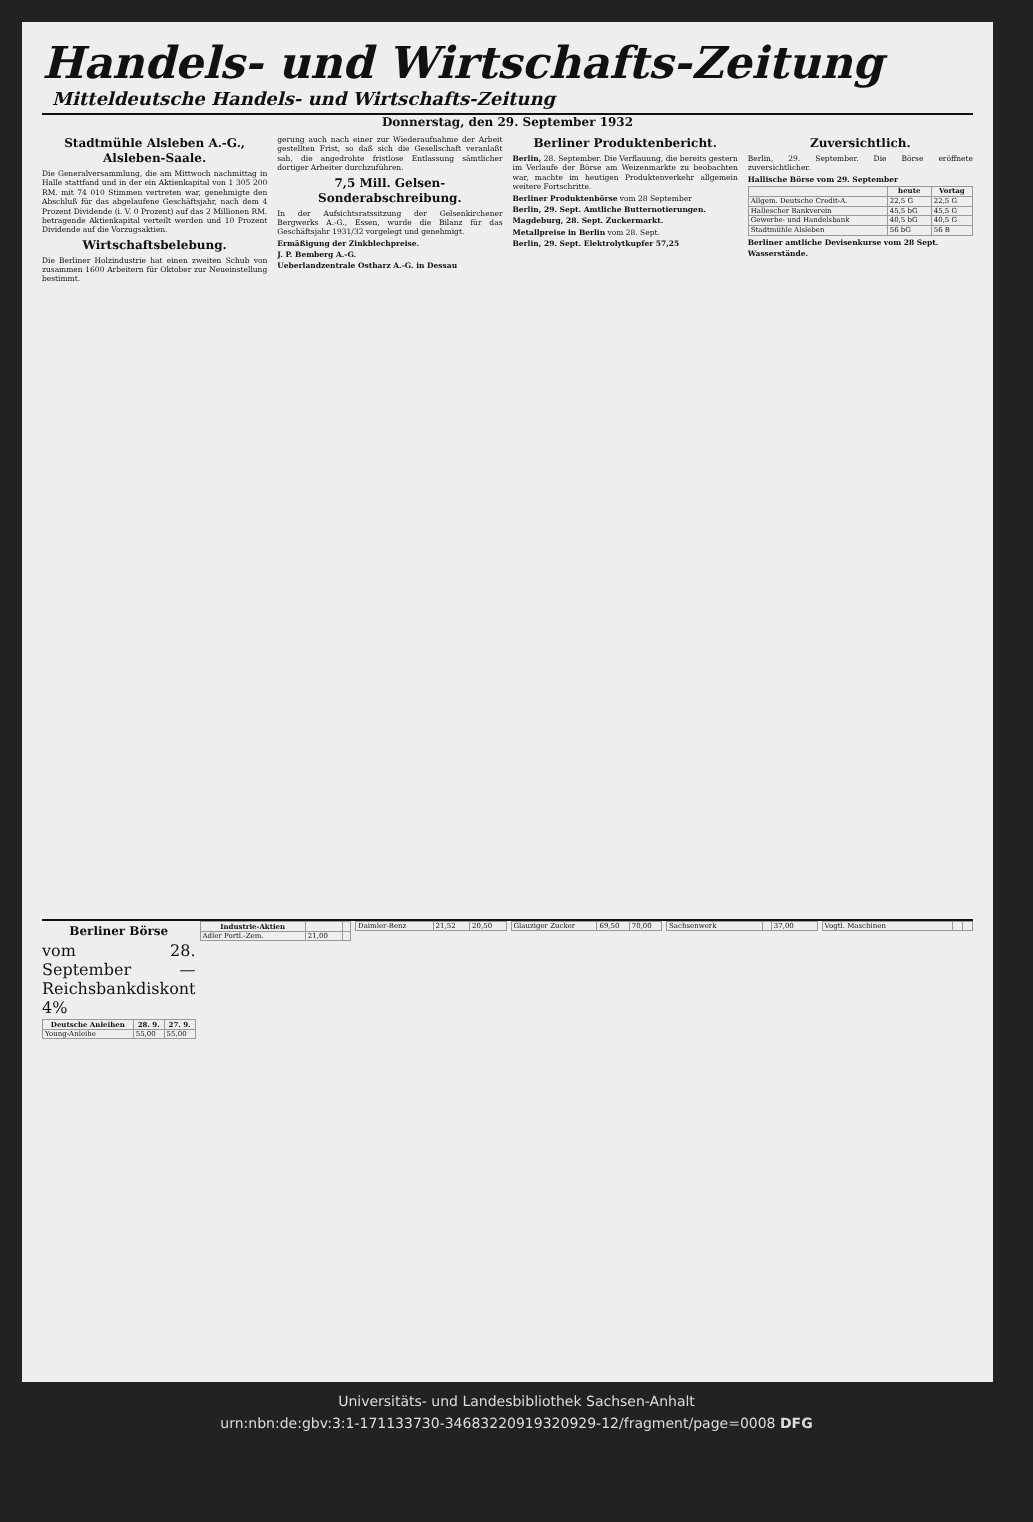Handels- und Wirtschafts-Zeitung
Mitteldeutsche Handels- und Wirtschafts-Zeitung
Donnerstag, den 29. September 1932
Stadtmühle Alsleben A.-G., Alsleben-Saale.
Die Generalversammlung, die am Mittwoch nachmittag in Halle stattfand und in der ein Aktienkapital von 1 305 200 RM. mit 74 010 Stimmen vertreten war, genehmigte den Abschluß für das abgelaufene Geschäftsjahr, nach dem 4 Prozent Dividende (i. V. 0 Prozent) auf das 2 Millionen RM. betragende Aktienkapital verteilt werden und 10 Prozent Dividende auf die Vorzugsaktien.
Wirtschaftsbelebung.
Die Berliner Holzindustrie hat einen zweiten Schub von zusammen 1600 Arbeitern für Oktober zur Neueinstellung bestimmt.
gerung auch nach einer zur Wiederaufnahme der Arbeit gestellten Frist, so daß sich die Gesellschaft veranlaßt sah, die angedrohte fristlose Entlassung sämtlicher dortiger Arbeiter durchzuführen.
7,5 Mill. Gelsen-Sonderabschreibung.
In der Aufsichtsratssitzung der Gelsenkirchener Bergwerks A.-G., Essen, wurde die Bilanz für das Geschäftsjahr 1931/32 vorgelegt und genehmigt.
Ermäßigung der Zinkblechpreise.
J. P. Bemberg A.-G.
Ueberlandzentrale Ostharz A.-G. in Dessau
Berliner Produktenbericht.
Berlin, 28. September. Die Verflauung, die bereits gestern im Verlaufe der Börse am Weizenmarkte zu beobachten war, machte im heutigen Produktenverkehr allgemein weitere Fortschritte.
Berliner Produktenbörse vom 28 September
Berlin, 29. Sept. Amtliche Butternotierungen.
Magdeburg, 28. Sept. Zuckermarkt.
Metallpreise in Berlin vom 28. Sept.
Berlin, 29. Sept. Elektrolytkupfer 57,25
Zuversichtlich.
Berlin, 29. September. Die Börse eröffnete zuversichtlicher.
Hallische Börse vom 29. September
| | heute | Vortag |
| --- | --- | --- |
| Allgem. Deutsche Credit-A. | 22,5 G | 22,5 G |
| Hallescher Bankverein | 45,5 bG | 45,5 G |
| Gewerbe- und Handelsbank | 40,5 bG | 40,5 G |
| Stadtmühle Alsleben | 56 bG | 56 B |
Berliner amtliche Devisenkurse vom 28 Sept.
Wasserstände.
Berliner Börse
vom 28. September — Reichsbankdiskont 4%
| Deutsche Anleihen | 28. 9. | 27. 9. |
| --- | --- | --- |
| Young-Anleihe | 55,00 | 55,00 |
| Industrie-Aktien | | |
| --- | --- | --- |
| Adler Portl.-Zem. | 21,00 | |
| Daimler-Benz | 21,52 | 20,50 |
| Glauziger Zucker | 69,50 | 70,00 |
| Sachsenwerk | | 37,00 |
| Vogtl. Maschinen | | |
Universitäts- und Landesbibliothek Sachsen-Anhalt
urn:nbn:de:gbv:3:1-171133730-34683220919320929-12/fragment/page=0008 DFG